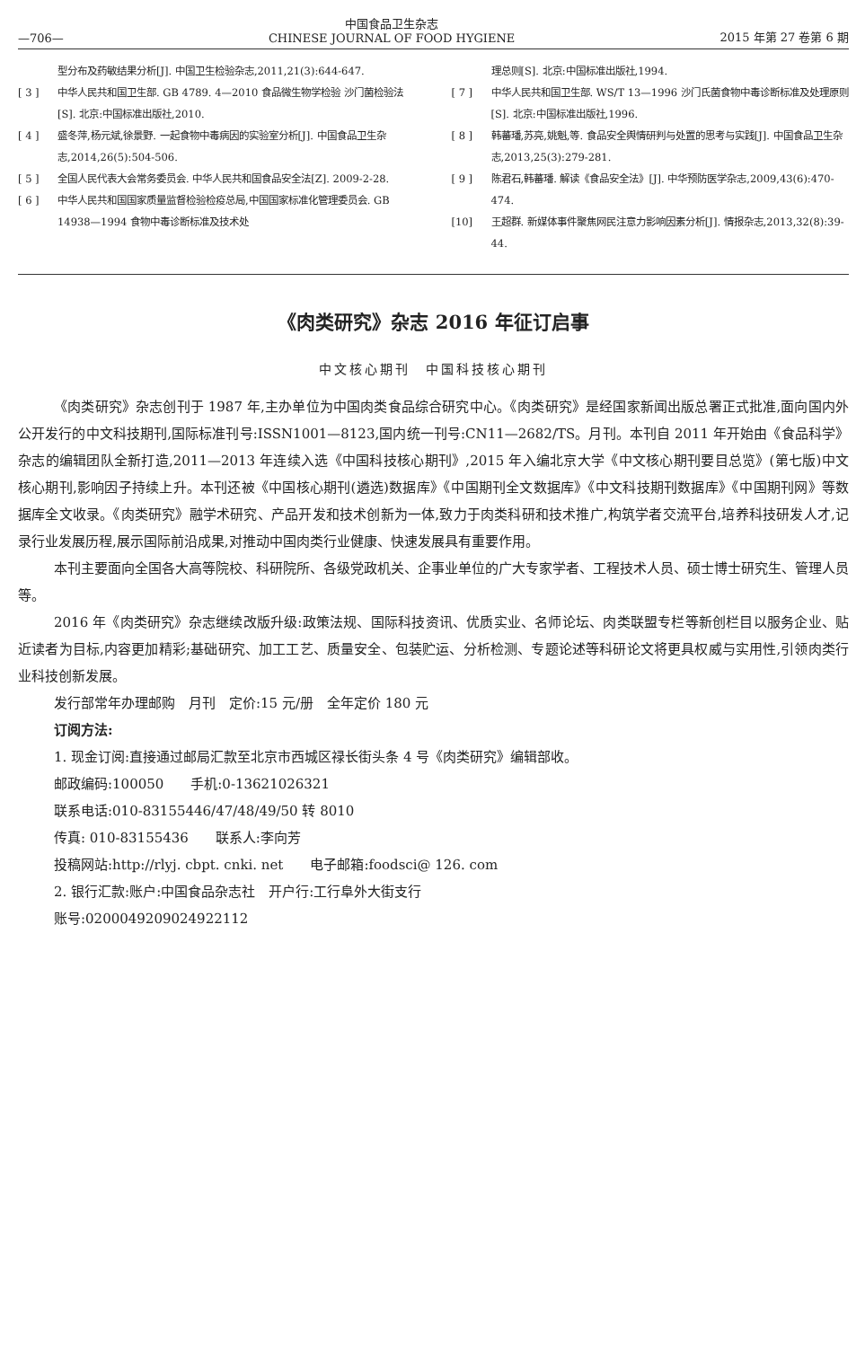—706— 中国食品卫生杂志
CHINESE JOURNAL OF FOOD HYGIENE 2015 年第 27 卷第 6 期
型分布及药敏结果分析[J]. 中国卫生检验杂志,2011,21(3):644-647.
[ 3 ] 中华人民共和国卫生部. GB 4789. 4—2010 食品微生物学检验 沙门菌检验法[S]. 北京:中国标准出版社,2010.
[ 4 ] 盛冬萍,杨元斌,徐景野. 一起食物中毒病因的实验室分析[J]. 中国食品卫生杂志,2014,26(5):504-506.
[ 5 ] 全国人民代表大会常务委员会. 中华人民共和国食品安全法[Z]. 2009-2-28.
[ 6 ] 中华人民共和国国家质量监督检验检疫总局,中国国家标准化管理委员会. GB 14938—1994 食物中毒诊断标准及技术处
理总则[S]. 北京:中国标准出版社,1994.
[ 7 ] 中华人民共和国卫生部. WS/T 13—1996 沙门氏菌食物中毒诊断标准及处理原则[S]. 北京:中国标准出版社,1996.
[ 8 ] 韩蕃璠,苏亮,姚魁,等. 食品安全舆情研判与处置的思考与实践[J]. 中国食品卫生杂志,2013,25(3):279-281.
[ 9 ] 陈君石,韩蕃璠. 解读《食品安全法》[J]. 中华预防医学杂志,2009,43(6):470-474.
[10] 王超群. 新媒体事件聚焦网民注意力影响因素分析[J]. 情报杂志,2013,32(8):39-44.
《肉类研究》杂志 2016 年征订启事
中文核心期刊　中国科技核心期刊
《肉类研究》杂志创刊于 1987 年,主办单位为中国肉类食品综合研究中心。《肉类研究》是经国家新闻出版总署正式批准,面向国内外公开发行的中文科技期刊,国际标准刊号:ISSN1001—8123,国内统一刊号:CN11—2682/TS。月刊。本刊自 2011 年开始由《食品科学》杂志的编辑团队全新打造,2011—2013 年连续入选《中国科技核心期刊》,2015 年入编北京大学《中文核心期刊要目总览》(第七版)中文核心期刊,影响因子持续上升。本刊还被《中国核心期刊(遴选)数据库》《中国期刊全文数据库》《中文科技期刊数据库》《中国期刊网》等数据库全文收录。《肉类研究》融学术研究、产品开发和技术创新为一体,致力于肉类科研和技术推广,构筑学者交流平台,培养科技研发人才,记录行业发展历程,展示国际前沿成果,对推动中国肉类行业健康、快速发展具有重要作用。
本刊主要面向全国各大高等院校、科研院所、各级党政机关、企事业单位的广大专家学者、工程技术人员、硕士博士研究生、管理人员等。
2016 年《肉类研究》杂志继续改版升级:政策法规、国际科技资讯、优质实业、名师论坛、肉类联盟专栏等新创栏目以服务企业、贴近读者为目标,内容更加精彩;基础研究、加工工艺、质量安全、包装贮运、分析检测、专题论述等科研论文将更具权威与实用性,引领肉类行业科技创新发展。
发行部常年办理邮购　月刊　定价:15 元/册　全年定价 180 元
订阅方法:
1. 现金订阅:直接通过邮局汇款至北京市西城区禄长街头条 4 号《肉类研究》编辑部收。
邮政编码:100050　　手机:0-13621026321
联系电话:010-83155446/47/48/49/50 转 8010
传真: 010-83155436　　联系人:李向芳
投稿网站:http://rlyj. cbpt. cnki. net　　电子邮箱:foodsci@ 126. com
2. 银行汇款:账户:中国食品杂志社　开户行:工行阜外大街支行
账号:0200049209024922112